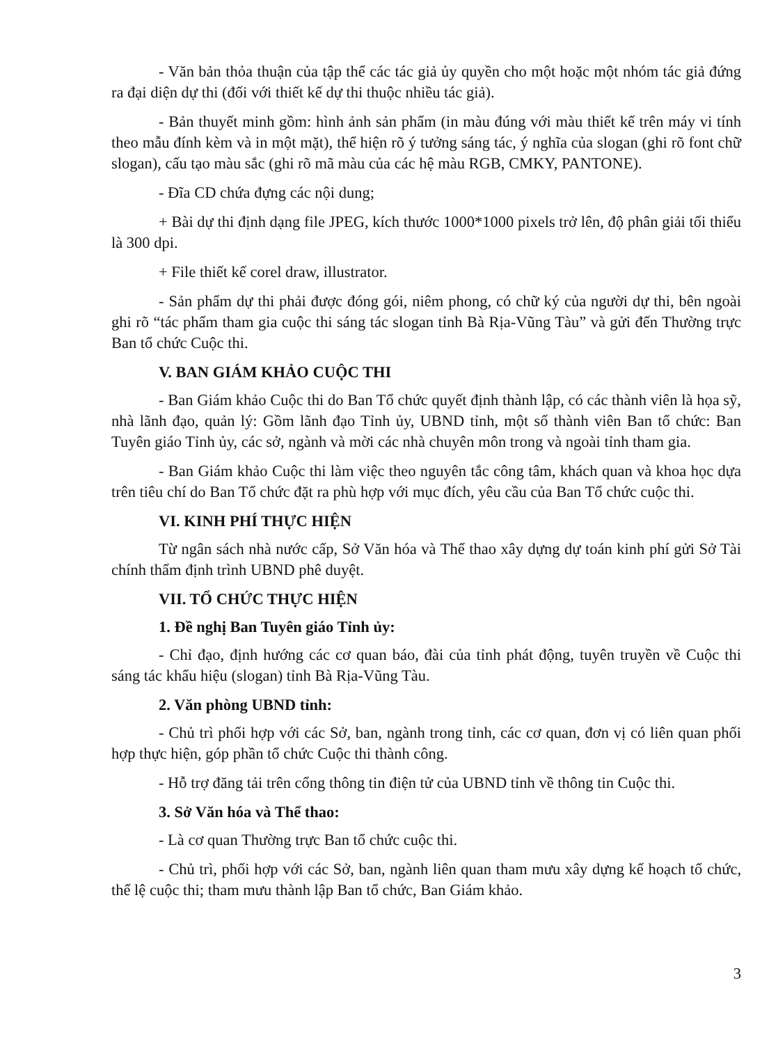- Văn bản thỏa thuận của tập thể các tác giả ủy quyền cho một hoặc một nhóm tác giả đứng ra đại diện dự thi (đối với thiết kế dự thi thuộc nhiều tác giả).
- Bản thuyết minh gồm: hình ảnh sản phẩm (in màu đúng với màu thiết kế trên máy vi tính theo mẫu đính kèm và in một mặt), thể hiện rõ ý tưởng sáng tác, ý nghĩa của slogan (ghi rõ font chữ slogan), cấu tạo màu sắc (ghi rõ mã màu của các hệ màu RGB, CMKY, PANTONE).
- Đĩa CD chứa đựng các nội dung;
+ Bài dự thi định dạng file JPEG, kích thước 1000*1000 pixels trở lên, độ phân giải tối thiểu là 300 dpi.
+ File thiết kế corel draw, illustrator.
- Sản phẩm dự thi phải được đóng gói, niêm phong, có chữ ký của người dự thi, bên ngoài ghi rõ “tác phẩm tham gia cuộc thi sáng tác slogan tỉnh Bà Rịa-Vũng Tàu” và gửi đến Thường trực Ban tổ chức Cuộc thi.
V. BAN GIÁM KHẢO CUỘC THI
- Ban Giám khảo Cuộc thi do Ban Tổ chức quyết định thành lập, có các thành viên là họa sỹ, nhà lãnh đạo, quản lý: Gồm lãnh đạo Tỉnh ủy, UBND tỉnh, một số thành viên Ban tổ chức: Ban Tuyên giáo Tỉnh ủy, các sở, ngành và mời các nhà chuyên môn trong và ngoài tỉnh tham gia.
- Ban Giám khảo Cuộc thi làm việc theo nguyên tắc công tâm, khách quan và khoa học dựa trên tiêu chí do Ban Tổ chức đặt ra phù hợp với mục đích, yêu cầu của Ban Tổ chức cuộc thi.
VI. KINH PHÍ THỰC HIỆN
Từ ngân sách nhà nước cấp, Sở Văn hóa và Thể thao xây dựng dự toán kinh phí gửi Sở Tài chính thẩm định trình UBND phê duyệt.
VII. TỔ CHỨC THỰC HIỆN
1. Đề nghị Ban Tuyên giáo Tỉnh ủy:
- Chỉ đạo, định hướng các cơ quan báo, đài của tỉnh phát động, tuyên truyền về Cuộc thi sáng tác khẩu hiệu (slogan) tỉnh Bà Rịa-Vũng Tàu.
2. Văn phòng UBND tỉnh:
- Chủ trì phối hợp với các Sở, ban, ngành trong tỉnh, các cơ quan, đơn vị có liên quan phối hợp thực hiện, góp phần tổ chức Cuộc thi thành công.
- Hỗ trợ đăng tải trên cổng thông tin điện tử của UBND tỉnh về thông tin Cuộc thi.
3. Sở Văn hóa và Thể thao:
- Là cơ quan Thường trực Ban tổ chức cuộc thi.
- Chủ trì, phối hợp với các Sở, ban, ngành liên quan tham mưu xây dựng kế hoạch tổ chức, thể lệ cuộc thi; tham mưu thành lập Ban tổ chức, Ban Giám khảo.
3